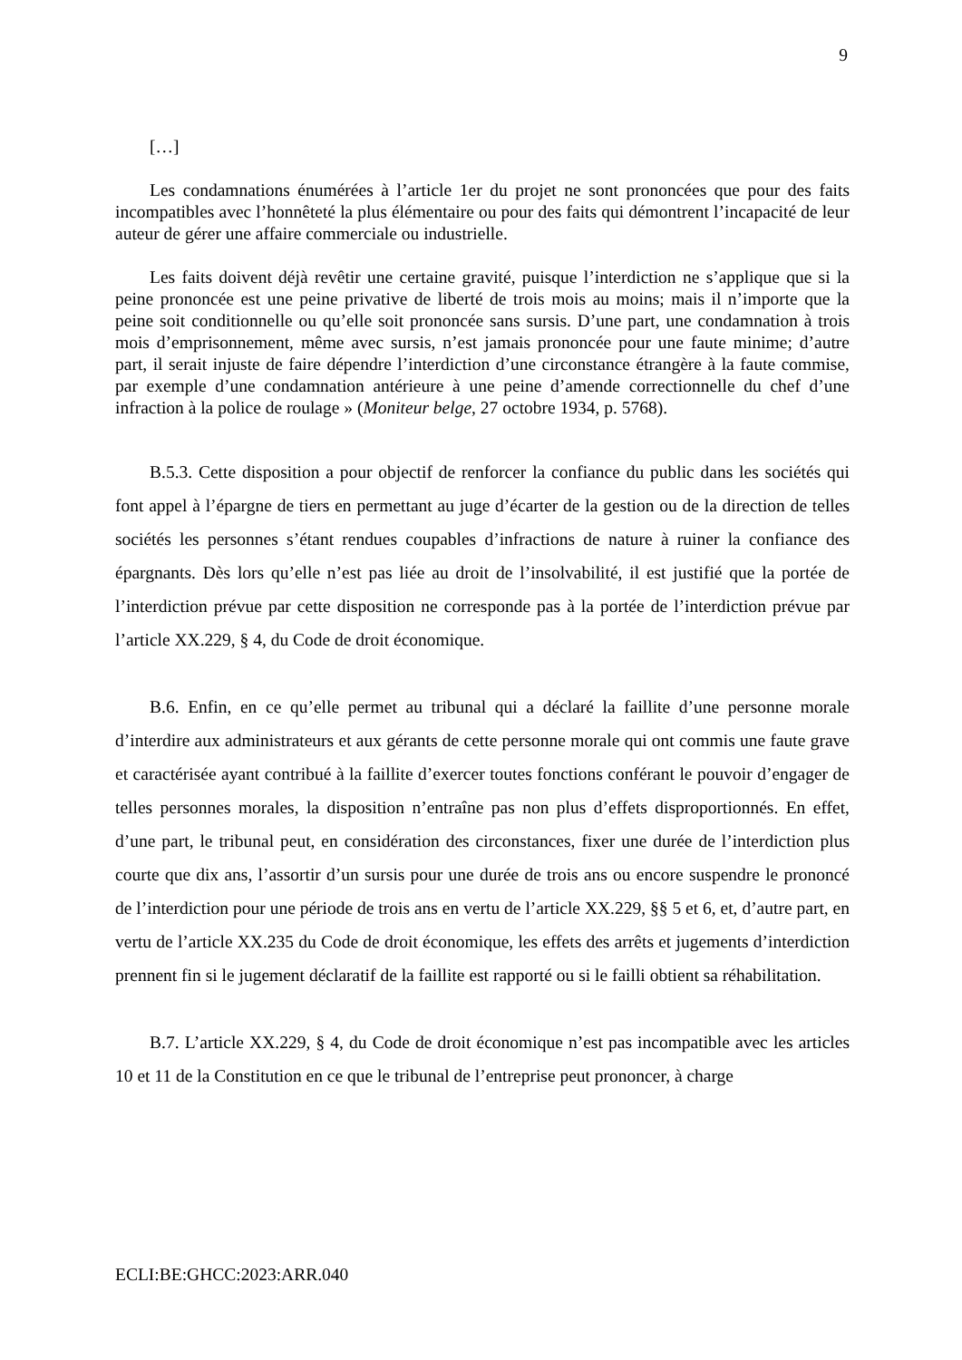9
[…]
Les condamnations énumérées à l’article 1er du projet ne sont prononcées que pour des faits incompatibles avec l’honnêteté la plus élémentaire ou pour des faits qui démontrent l’incapacité de leur auteur de gérer une affaire commerciale ou industrielle.
Les faits doivent déjà revêtir une certaine gravité, puisque l’interdiction ne s’applique que si la peine prononcée est une peine privative de liberté de trois mois au moins; mais il n’importe que la peine soit conditionnelle ou qu’elle soit prononcée sans sursis. D’une part, une condamnation à trois mois d’emprisonnement, même avec sursis, n’est jamais prononcée pour une faute minime; d’autre part, il serait injuste de faire dépendre l’interdiction d’une circonstance étrangère à la faute commise, par exemple d’une condamnation antérieure à une peine d’amende correctionnelle du chef d’une infraction à la police de roulage » (Moniteur belge, 27 octobre 1934, p. 5768).
B.5.3. Cette disposition a pour objectif de renforcer la confiance du public dans les sociétés qui font appel à l’épargne de tiers en permettant au juge d’écarter de la gestion ou de la direction de telles sociétés les personnes s’étant rendues coupables d’infractions de nature à ruiner la confiance des épargnants. Dès lors qu’elle n’est pas liée au droit de l’insolvabilité, il est justifié que la portée de l’interdiction prévue par cette disposition ne corresponde pas à la portée de l’interdiction prévue par l’article XX.229, § 4, du Code de droit économique.
B.6. Enfin, en ce qu’elle permet au tribunal qui a déclaré la faillite d’une personne morale d’interdire aux administrateurs et aux gérants de cette personne morale qui ont commis une faute grave et caractérisée ayant contribué à la faillite d’exercer toutes fonctions conférant le pouvoir d’engager de telles personnes morales, la disposition n’entraîne pas non plus d’effets disproportionnés. En effet, d’une part, le tribunal peut, en considération des circonstances, fixer une durée de l’interdiction plus courte que dix ans, l’assortir d’un sursis pour une durée de trois ans ou encore suspendre le prononcé de l’interdiction pour une période de trois ans en vertu de l’article XX.229, §§ 5 et 6, et, d’autre part, en vertu de l’article XX.235 du Code de droit économique, les effets des arrêts et jugements d’interdiction prennent fin si le jugement déclaratif de la faillite est rapporté ou si le failli obtient sa réhabilitation.
B.7. L’article XX.229, § 4, du Code de droit économique n’est pas incompatible avec les articles 10 et 11 de la Constitution en ce que le tribunal de l’entreprise peut prononcer, à charge
ECLI:BE:GHCC:2023:ARR.040